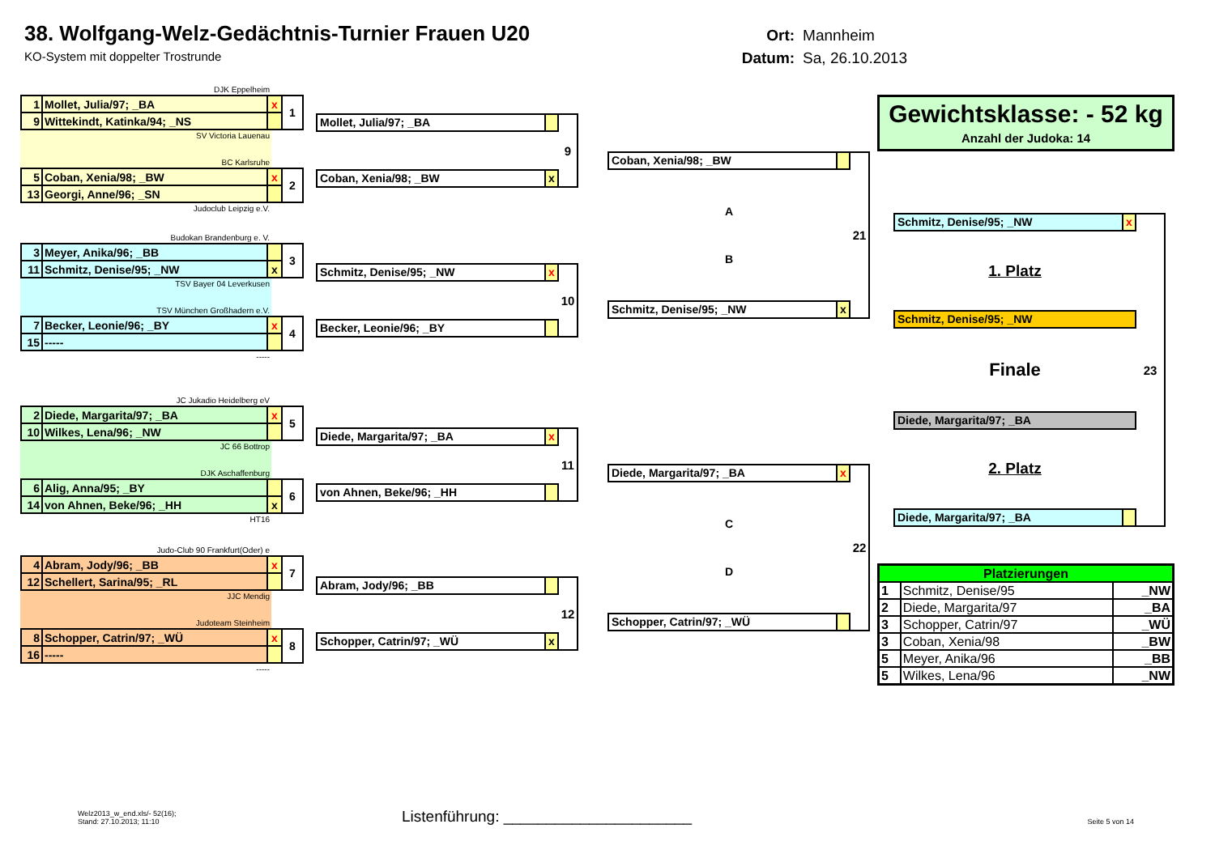38. Wolfgang-Welz-Gedächtnis-Turnier Frauen U20
KO-System mit doppelter Trostrunde
Ort: Mannheim
Datum: Sa, 26.10.2013
DJK Eppelheim
| 1 | Mollet, Julia/97; _BA | x | 1 |
| 9 | Wittekindt, Katinka/94; _NS | | |
SV Victoria Lauenau
BC Karlsruhe
| 5 | Coban, Xenia/98; _BW | x | 2 |
| 13 | Georgi, Anne/96; _SN | | |
Judoclub Leipzig e.V.
Budokan Brandenburg e. V.
| 3 | Meyer, Anika/96; _BB | | 3 |
| 11 | Schmitz, Denise/95; _NW | x | |
TSV Bayer 04 Leverkusen
TSV München Großhadern e.V.
| 7 | Becker, Leonie/96; _BY | x | 4 |
| 15 | ----- | | |
-----
JC Jukadio Heidelberg eV
| 2 | Diede, Margarita/97; _BA | x | 5 |
| 10 | Wilkes, Lena/96; _NW | | |
JC 66 Bottrop
DJK Aschaffenburg
| 6 | Alig, Anna/95; _BY | | 6 |
| 14 | von Ahnen, Beke/96; _HH | x | |
HT16
Judo-Club 90 Frankfurt(Oder) e
| 4 | Abram, Jody/96; _BB | x | 7 |
| 12 | Schellert, Sarina/95; _RL | | |
JJC Mendig
Judoteam Steinheim
| 8 | Schopper, Catrin/97; _WÜ | x | 8 |
| 16 | ----- | | |
-----
Mollet, Julia/97; _BA
Coban, Xenia/98; _BW x
9
Schmitz, Denise/95; _NW x
Becker, Leonie/96; _BY
10
Diede, Margarita/97; _BA x
von Ahnen, Beke/96; _HH
11
Abram, Jody/96; _BB
Schopper, Catrin/97; _WÜ x
12
Coban, Xenia/98; _BW
A
B
Schmitz, Denise/95; _NW x
21
Diede, Margarita/97; _BA x
C
D
Schopper, Catrin/97; _WÜ
22
Gewichtsklasse: - 52 kg
Anzahl der Judoka: 14
Schmitz, Denise/95; _NW x
1. Platz
Schmitz, Denise/95; _NW
Finale
Diede, Margarita/97; _BA
2. Platz
Diede, Margarita/97; _BA
23
| Platzierungen | | |
| --- | --- | --- |
| 1 | Schmitz, Denise/95 | _NW |
| 2 | Diede, Margarita/97 | _BA |
| 3 | Schopper, Catrin/97 | _WÜ |
| 3 | Coban, Xenia/98 | _BW |
| 5 | Meyer, Anika/96 | _BB |
| 5 | Wilkes, Lena/96 | _NW |
Welz2013_w_end.xls/- 52(16);
Stand: 27.10.2013; 11:10
Listenführung: ______________________
Seite 5 von 14